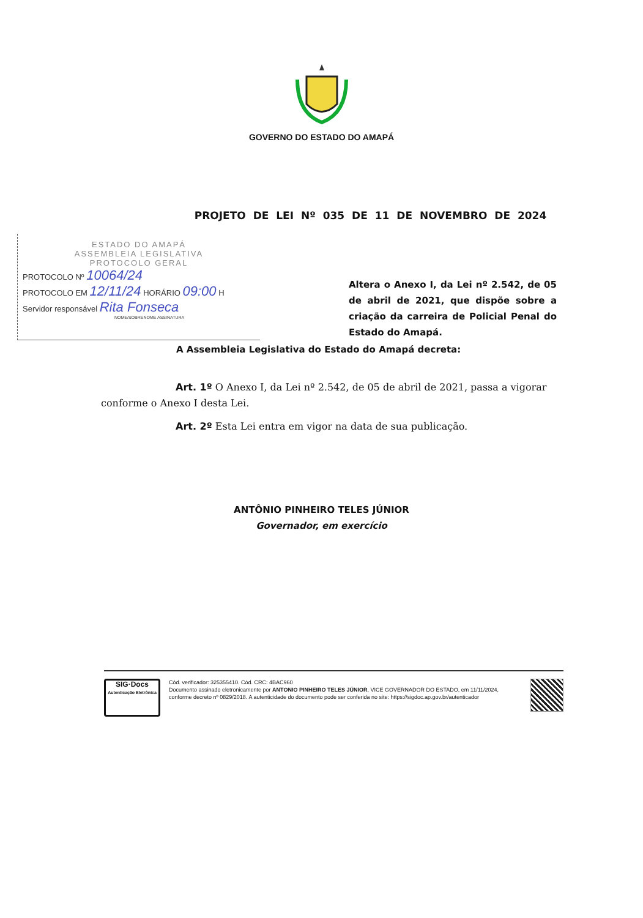GOVERNO DO ESTADO DO AMAPÁ
PROJETO DE LEI Nº 035 DE 11 DE NOVEMBRO DE 2024
ESTADO DO AMAPÁ
ASSEMBLEIA LEGISLATIVA
PROTOCOLO GERAL
PROTOCOLO Nº 10064/24
PROTOCOLO EM 12/11/24 HORÁRIO 09:00 H
Servidor responsável Rita Fonseca
NOME/SOBRENOME ASSINATURA
Altera o Anexo I, da Lei nº 2.542, de 05 de abril de 2021, que dispõe sobre a criação da carreira de Policial Penal do Estado do Amapá.
A Assembleia Legislativa do Estado do Amapá decreta:
Art. 1º O Anexo I, da Lei nº 2.542, de 05 de abril de 2021, passa a vigorar conforme o Anexo I desta Lei.
Art. 2º Esta Lei entra em vigor na data de sua publicação.
ANTÔNIO PINHEIRO TELES JÚNIOR
Governador, em exercício
SIG·Docs
Autenticação Eletrônica
Cód. verificador: 325355410. Cód. CRC: 4BAC960
Documento assinado eletronicamente por ANTONIO PINHEIRO TELES JÚNIOR, VICE GOVERNADOR DO ESTADO, em 11/11/2024, conforme decreto nº 0829/2018. A autenticidade do documento pode ser conferida no site: https://sigdoc.ap.gov.br/autenticador